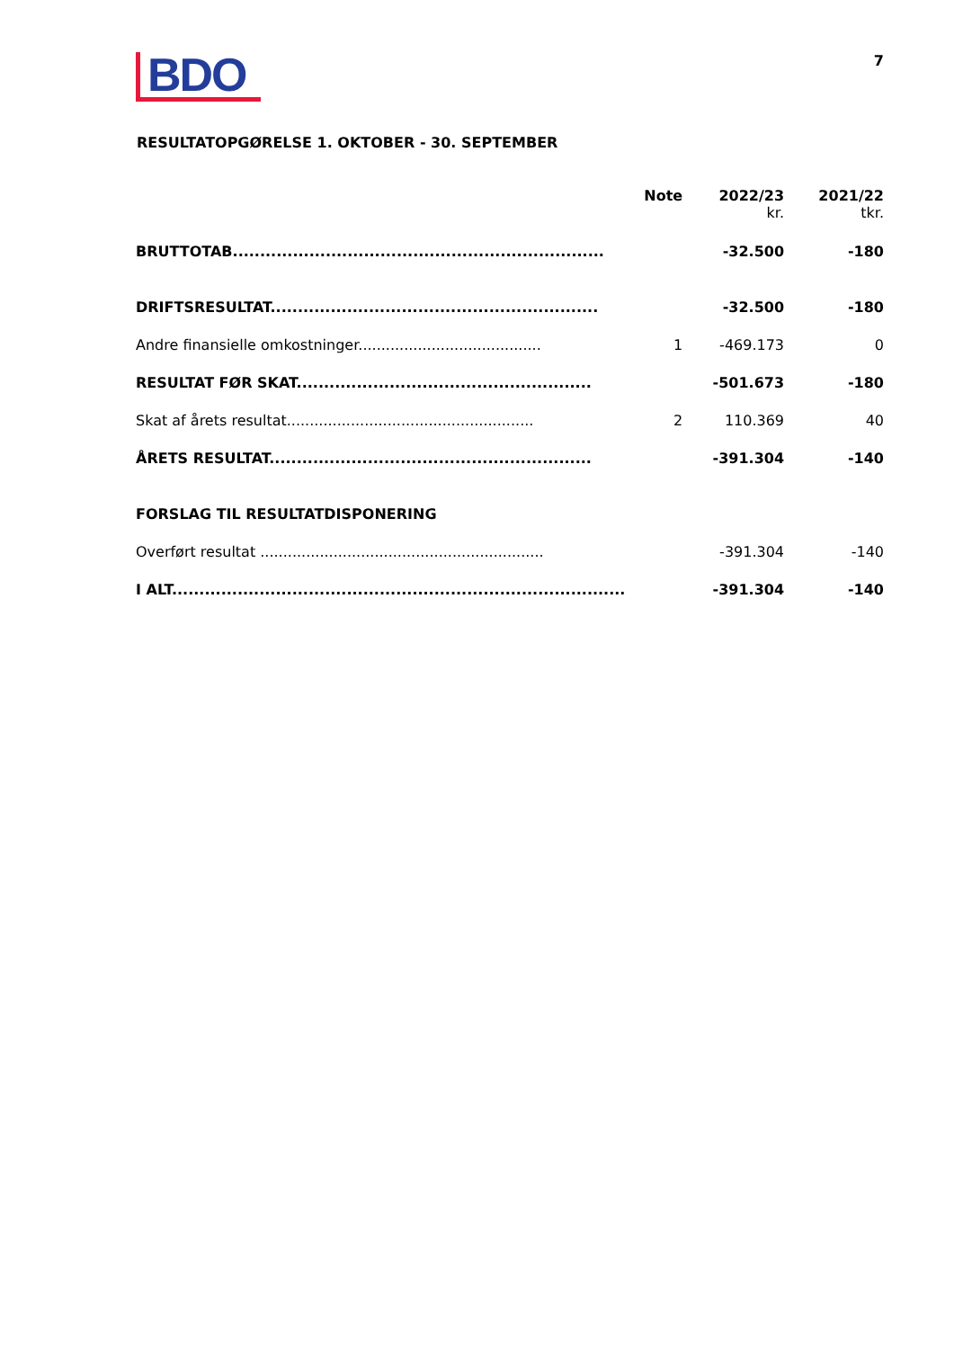BDO
7
RESULTATOPGØRELSE 1. OKTOBER - 30. SEPTEMBER
| | Note | 2022/23 kr. | 2021/22 tkr. |
| BRUTTOTAB.................................................................... | | -32.500 | -180 |
| DRIFTSRESULTAT............................................................ | | -32.500 | -180 |
| Andre finansielle omkostninger........................................ | 1 | -469.173 | 0 |
| RESULTAT FØR SKAT...................................................... | | -501.673 | -180 |
| Skat af årets resultat...................................................... | 2 | 110.369 | 40 |
| ÅRETS RESULTAT........................................................... | | -391.304 | -140 |
| FORSLAG TIL RESULTATDISPONERING | | | |
| Overført resultat .............................................................. | | -391.304 | -140 |
| I ALT................................................................................... | | -391.304 | -140 |